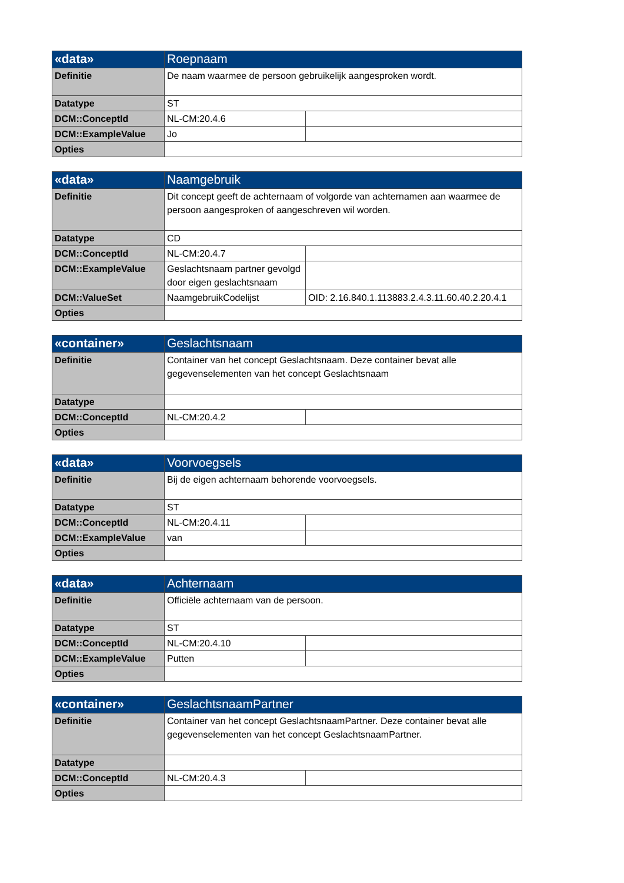| «data» | Roepnaam | |
| --- | --- | --- |
| Definitie | De naam waarmee de persoon gebruikelijk aangesproken wordt. | |
| Datatype | ST | |
| DCM::ConceptId | NL-CM:20.4.6 | |
| DCM::ExampleValue | Jo | |
| Opties | | |
| «data» | Naamgebruik | |
| --- | --- | --- |
| Definitie | Dit concept geeft de achternaam of volgorde van achternamen aan waarmee de persoon aangesproken of aangeschreven wil worden. | |
| Datatype | CD | |
| DCM::ConceptId | NL-CM:20.4.7 | |
| DCM::ExampleValue | Geslachtsnaam partner gevolgd door eigen geslachtsnaam | |
| DCM::ValueSet | NaamgebruikCodelijst | OID: 2.16.840.1.113883.2.4.3.11.60.40.2.20.4.1 |
| Opties | | |
| «container» | Geslachtsnaam | |
| --- | --- | --- |
| Definitie | Container van het concept Geslachtsnaam. Deze container bevat alle gegevenselementen van het concept Geslachtsnaam | |
| Datatype | | |
| DCM::ConceptId | NL-CM:20.4.2 | |
| Opties | | |
| «data» | Voorvoegsels | |
| --- | --- | --- |
| Definitie | Bij de eigen achternaam behorende voorvoegsels. | |
| Datatype | ST | |
| DCM::ConceptId | NL-CM:20.4.11 | |
| DCM::ExampleValue | van | |
| Opties | | |
| «data» | Achternaam | |
| --- | --- | --- |
| Definitie | Officiële achternaam van de persoon. | |
| Datatype | ST | |
| DCM::ConceptId | NL-CM:20.4.10 | |
| DCM::ExampleValue | Putten | |
| Opties | | |
| «container» | GeslachtsnaamPartner | |
| --- | --- | --- |
| Definitie | Container van het concept GeslachtsnaamPartner. Deze container bevat alle gegevenselementen van het concept GeslachtsnaamPartner. | |
| Datatype | | |
| DCM::ConceptId | NL-CM:20.4.3 | |
| Opties | | |